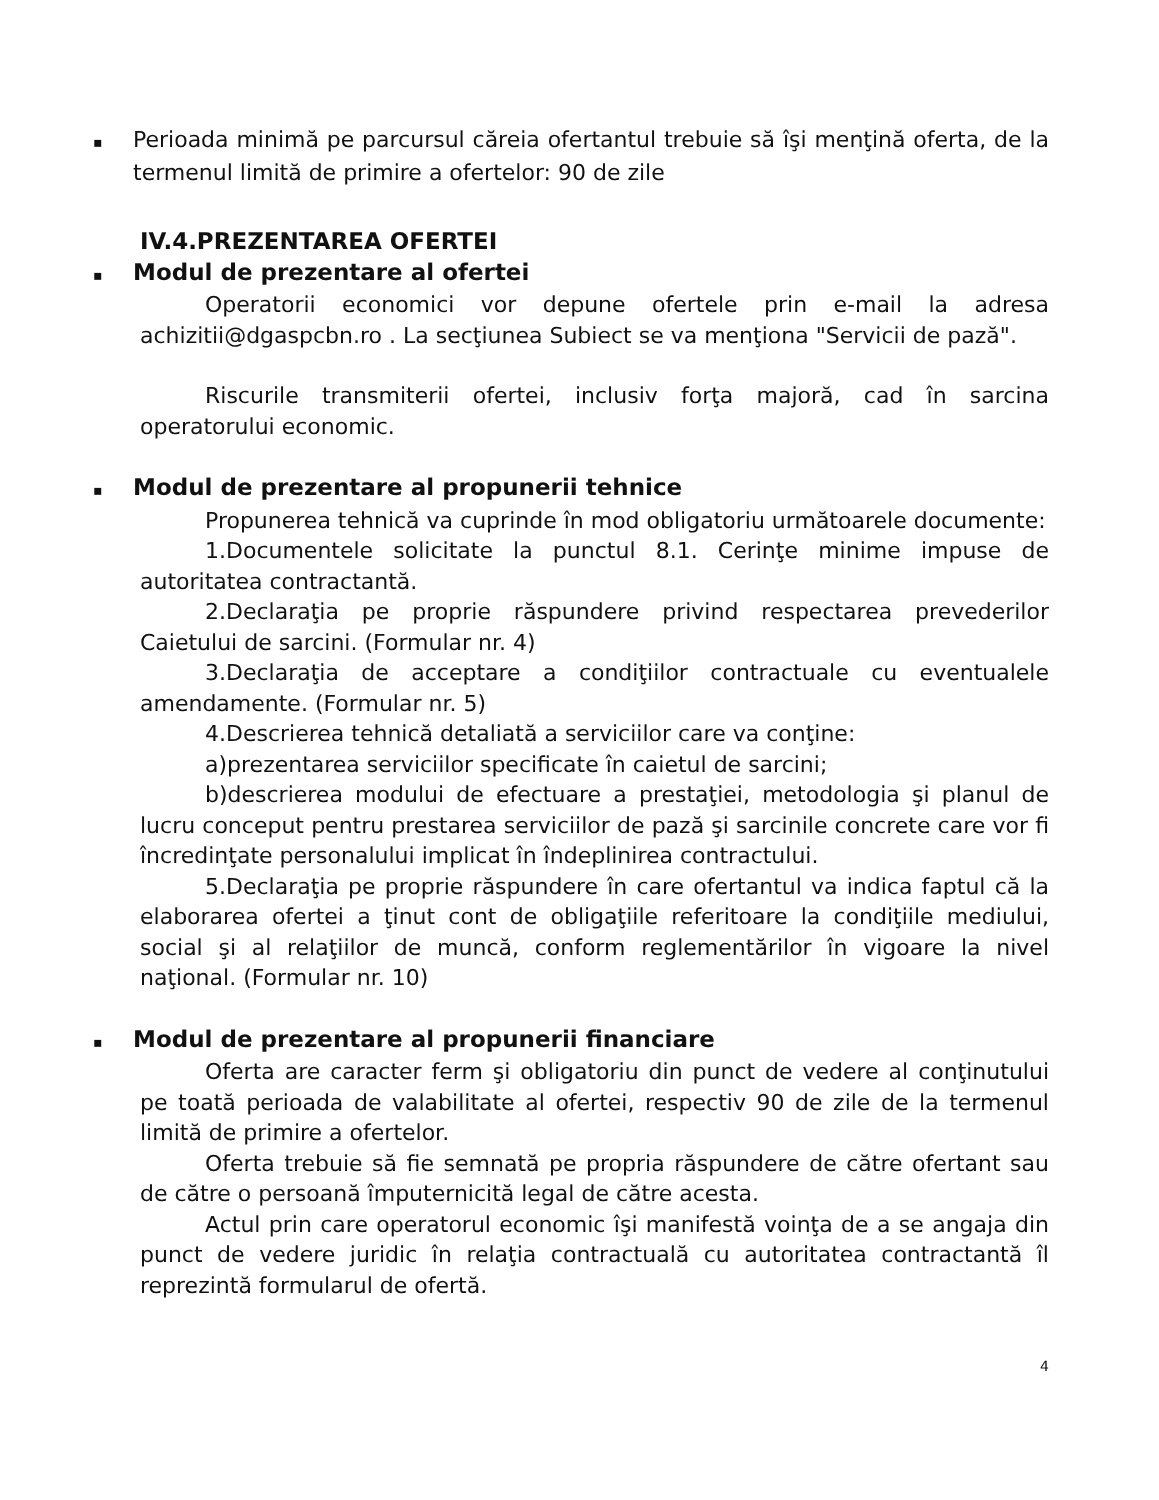▪ Perioada minimă pe parcursul căreia ofertantul trebuie să îşi menţină oferta, de la termenul limită de primire a ofertelor: 90 de zile
IV.4.PREZENTAREA OFERTEI
▪ Modul de prezentare al ofertei
Operatorii economici vor depune ofertele prin e-mail la adresa achizitii@dgaspcbn.ro . La secţiunea Subiect se va menţiona "Servicii de pază".
Riscurile transmiterii ofertei, inclusiv forţa majoră, cad în sarcina operatorului economic.
▪ Modul de prezentare al propunerii tehnice
Propunerea tehnică va cuprinde în mod obligatoriu următoarele documente:
1.Documentele solicitate la punctul 8.1. Cerinţe minime impuse de autoritatea contractantă.
2.Declaraţia pe proprie răspundere privind respectarea prevederilor Caietului de sarcini. (Formular nr. 4)
3.Declaraţia de acceptare a condiţiilor contractuale cu eventualele amendamente. (Formular nr. 5)
4.Descrierea tehnică detaliată a serviciilor care va conţine:
a)prezentarea serviciilor specificate în caietul de sarcini;
b)descrierea modului de efectuare a prestaţiei, metodologia şi planul de lucru conceput pentru prestarea serviciilor de pază şi sarcinile concrete care vor fi încredinţate personalului implicat în îndeplinirea contractului.
5.Declaraţia pe proprie răspundere în care ofertantul va indica faptul că la elaborarea ofertei a ţinut cont de obligaţiile referitoare la condiţiile mediului, social şi al relaţiilor de muncă, conform reglementărilor în vigoare la nivel naţional. (Formular nr. 10)
▪ Modul de prezentare al propunerii financiare
Oferta are caracter ferm şi obligatoriu din punct de vedere al conţinutului pe toată perioada de valabilitate al ofertei, respectiv 90 de zile de la termenul limită de primire a ofertelor.
Oferta trebuie să fie semnată pe propria răspundere de către ofertant sau de către o persoană împuternicită legal de către acesta.
Actul prin care operatorul economic îşi manifestă voinţa de a se angaja din punct de vedere juridic în relaţia contractuală cu autoritatea contractantă îl reprezintă formularul de ofertă.
4